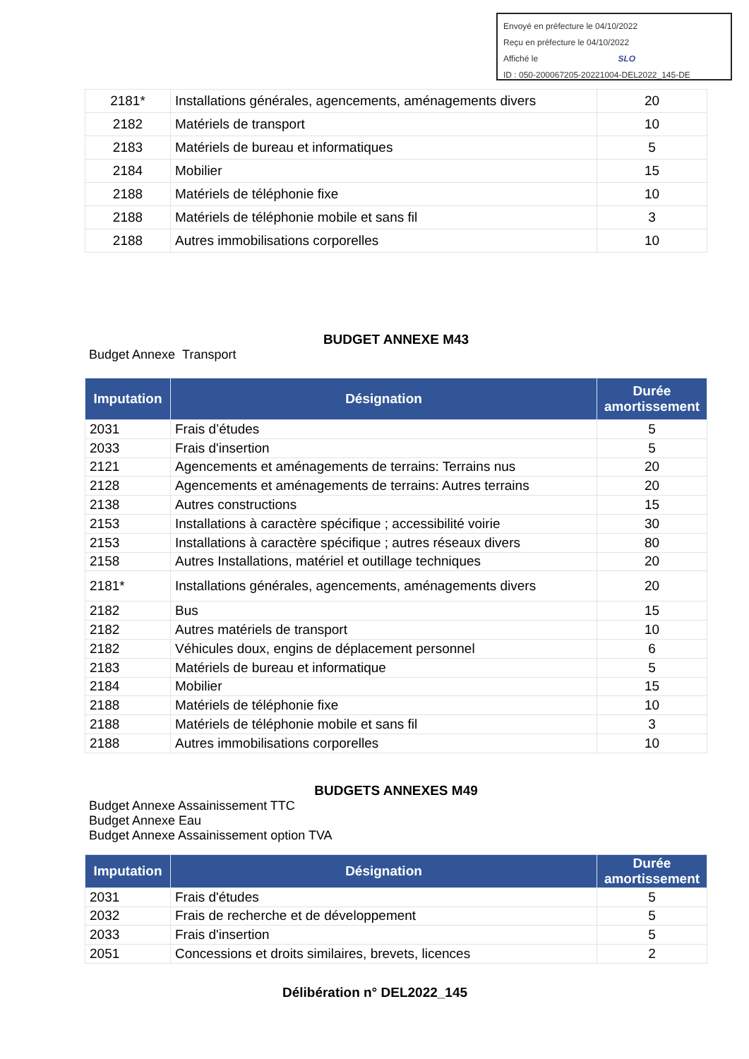Envoyé en préfecture le 04/10/2022
Reçu en préfecture le 04/10/2022
Affiché le SLO
ID : 050-200067205-20221004-DEL2022_145-DE
| 2181* | Installations générales, agencements, aménagements divers | 20 |
| 2182 | Matériels de transport | 10 |
| 2183 | Matériels de bureau et informatiques | 5 |
| 2184 | Mobilier | 15 |
| 2188 | Matériels de téléphonie fixe | 10 |
| 2188 | Matériels de téléphonie mobile et sans fil | 3 |
| 2188 | Autres immobilisations corporelles | 10 |
BUDGET ANNEXE M43
Budget Annexe Transport
| Imputation | Désignation | Durée amortissement |
| --- | --- | --- |
| 2031 | Frais d’études | 5 |
| 2033 | Frais d'insertion | 5 |
| 2121 | Agencements et aménagements de terrains: Terrains nus | 20 |
| 2128 | Agencements et aménagements de terrains: Autres terrains | 20 |
| 2138 | Autres constructions | 15 |
| 2153 | Installations à caractère spécifique ; accessibilité voirie | 30 |
| 2153 | Installations à caractère spécifique ; autres réseaux divers | 80 |
| 2158 | Autres Installations, matériel et outillage techniques | 20 |
| 2181* | Installations générales, agencements, aménagements divers | 20 |
| 2182 | Bus | 15 |
| 2182 | Autres matériels de transport | 10 |
| 2182 | Véhicules doux, engins de déplacement personnel | 6 |
| 2183 | Matériels de bureau et informatique | 5 |
| 2184 | Mobilier | 15 |
| 2188 | Matériels de téléphonie fixe | 10 |
| 2188 | Matériels de téléphonie mobile et sans fil | 3 |
| 2188 | Autres immobilisations corporelles | 10 |
BUDGETS ANNEXES M49
Budget Annexe Assainissement TTC
Budget Annexe Eau
Budget Annexe Assainissement option TVA
| Imputation | Désignation | Durée amortissement |
| --- | --- | --- |
| 2031 | Frais d'études | 5 |
| 2032 | Frais de recherche et de développement | 5 |
| 2033 | Frais d'insertion | 5 |
| 2051 | Concessions et droits similaires, brevets, licences | 2 |
Délibération n° DEL2022_145